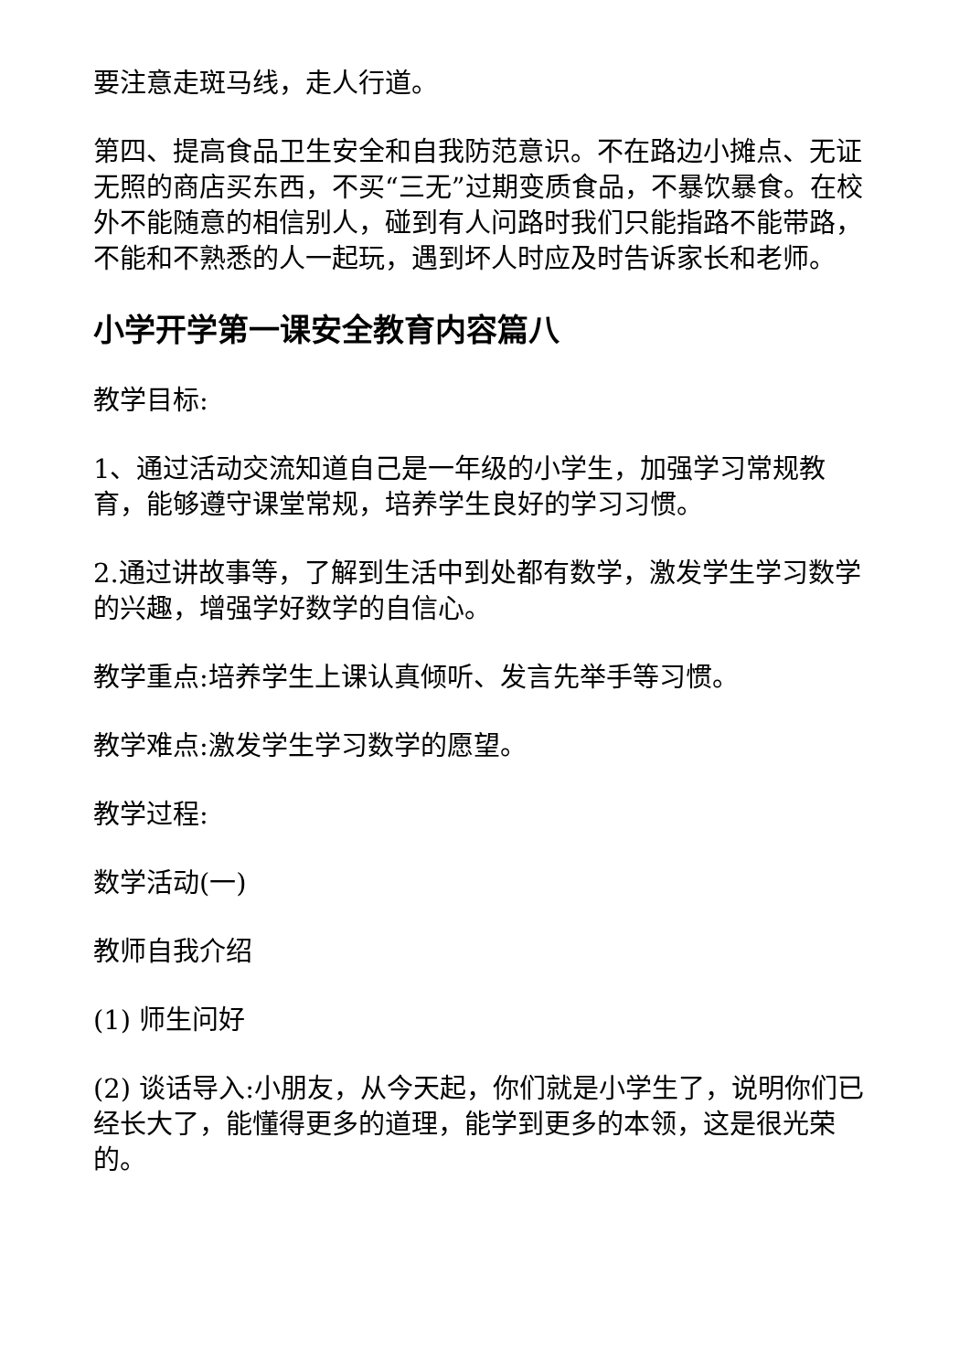要注意走斑马线，走人行道。
第四、提高食品卫生安全和自我防范意识。不在路边小摊点、无证无照的商店买东西，不买“三无”过期变质食品，不暴饮暴食。在校外不能随意的相信别人，碰到有人问路时我们只能指路不能带路，不能和不熟悉的人一起玩，遇到坏人时应及时告诉家长和老师。
小学开学第一课安全教育内容篇八
教学目标:
1、通过活动交流知道自己是一年级的小学生，加强学习常规教育，能够遵守课堂常规，培养学生良好的学习习惯。
2.通过讲故事等，了解到生活中到处都有数学，激发学生学习数学的兴趣，增强学好数学的自信心。
教学重点:培养学生上课认真倾听、发言先举手等习惯。
教学难点:激发学生学习数学的愿望。
教学过程:
数学活动(一)
教师自我介绍
(1) 师生问好
(2) 谈话导入:小朋友，从今天起，你们就是小学生了，说明你们已经长大了，能懂得更多的道理，能学到更多的本领，这是很光荣的。